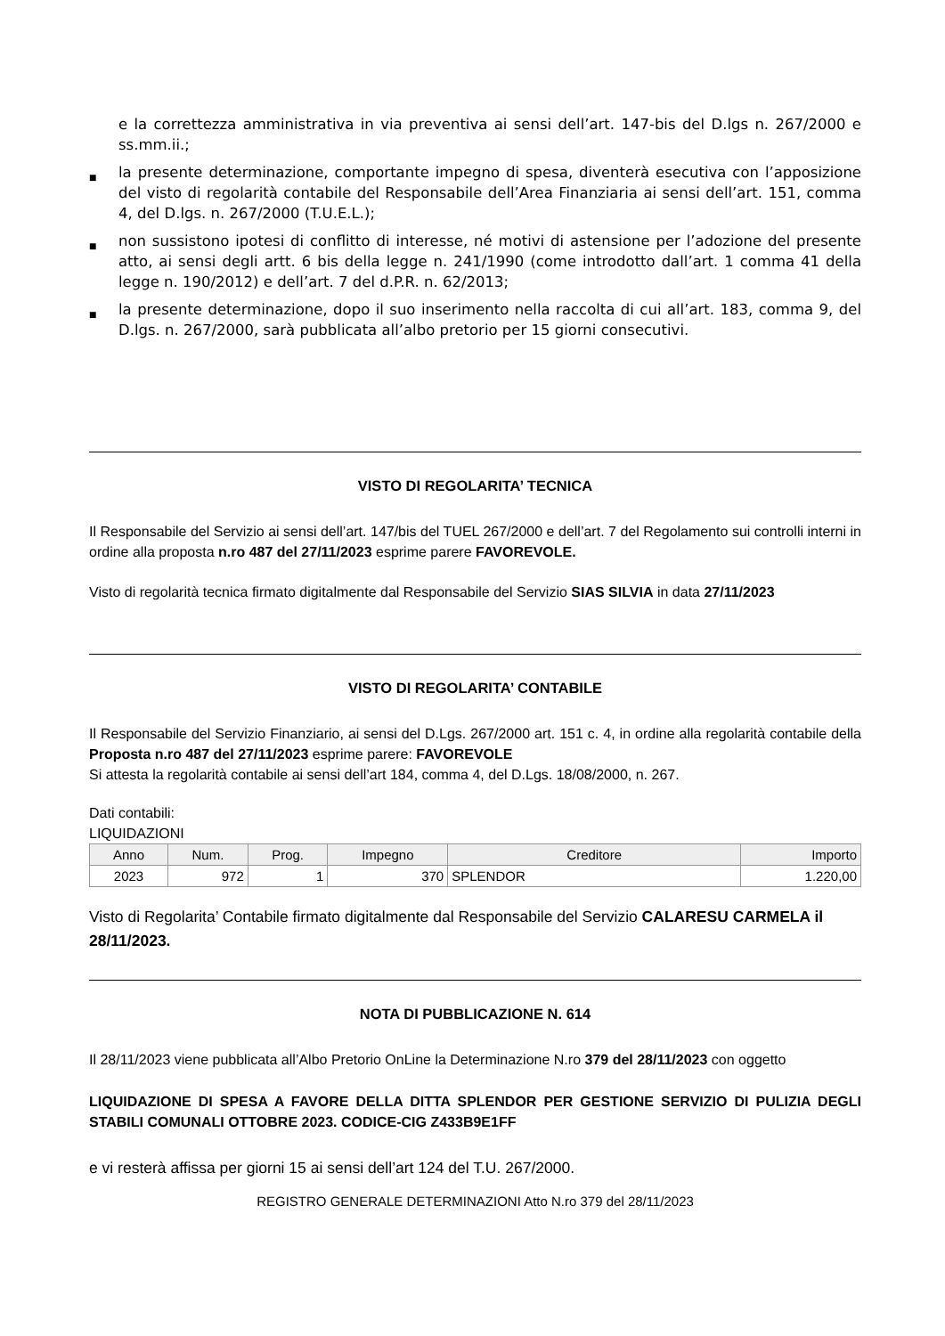e la correttezza amministrativa in via preventiva ai sensi dell’art. 147-bis del D.lgs n. 267/2000 e ss.mm.ii.;
■ la presente determinazione, comportante impegno di spesa, diventerà esecutiva con l’apposizione del visto di regolarità contabile del Responsabile dell’Area Finanziaria ai sensi dell’art. 151, comma 4, del D.lgs. n. 267/2000 (T.U.E.L.);
■ non sussistono ipotesi di conflitto di interesse, né motivi di astensione per l’adozione del presente atto, ai sensi degli artt. 6 bis della legge n. 241/1990 (come introdotto dall’art. 1 comma 41 della legge n. 190/2012) e dell’art. 7 del d.P.R. n. 62/2013;
■ la presente determinazione, dopo il suo inserimento nella raccolta di cui all’art. 183, comma 9, del D.lgs. n. 267/2000, sarà pubblicata all’albo pretorio per 15 giorni consecutivi.
VISTO DI REGOLARITA’ TECNICA
Il Responsabile del Servizio ai sensi dell’art. 147/bis del TUEL 267/2000 e dell’art. 7 del Regolamento sui controlli interni in ordine alla proposta n.ro 487 del 27/11/2023 esprime parere FAVOREVOLE.
Visto di regolarità tecnica firmato digitalmente dal Responsabile del Servizio SIAS SILVIA in data 27/11/2023
VISTO DI REGOLARITA’ CONTABILE
Il Responsabile del Servizio Finanziario, ai sensi del D.Lgs. 267/2000 art. 151 c. 4, in ordine alla regolarità contabile della Proposta n.ro 487 del 27/11/2023 esprime parere: FAVOREVOLE
Si attesta la regolarità contabile ai sensi dell’art 184, comma 4, del D.Lgs. 18/08/2000, n. 267.
Dati contabili:
LIQUIDAZIONI
| Anno | Num. | Prog. | Impegno | Creditore | Importo |
| --- | --- | --- | --- | --- | --- |
| 2023 | 972 | 1 | 370 | SPLENDOR | 1.220,00 |
Visto di Regolarita’ Contabile firmato digitalmente dal Responsabile del Servizio CALARESU CARMELA il 28/11/2023.
NOTA DI PUBBLICAZIONE N. 614
Il 28/11/2023 viene pubblicata all’Albo Pretorio OnLine la Determinazione N.ro 379 del 28/11/2023 con oggetto
LIQUIDAZIONE DI SPESA A FAVORE DELLA DITTA SPLENDOR PER GESTIONE SERVIZIO DI PULIZIA DEGLI STABILI COMUNALI OTTOBRE 2023. CODICE-CIG Z433B9E1FF
e vi resterà affissa per giorni 15 ai sensi dell’art 124 del T.U. 267/2000.
REGISTRO GENERALE DETERMINAZIONI Atto N.ro 379 del 28/11/2023